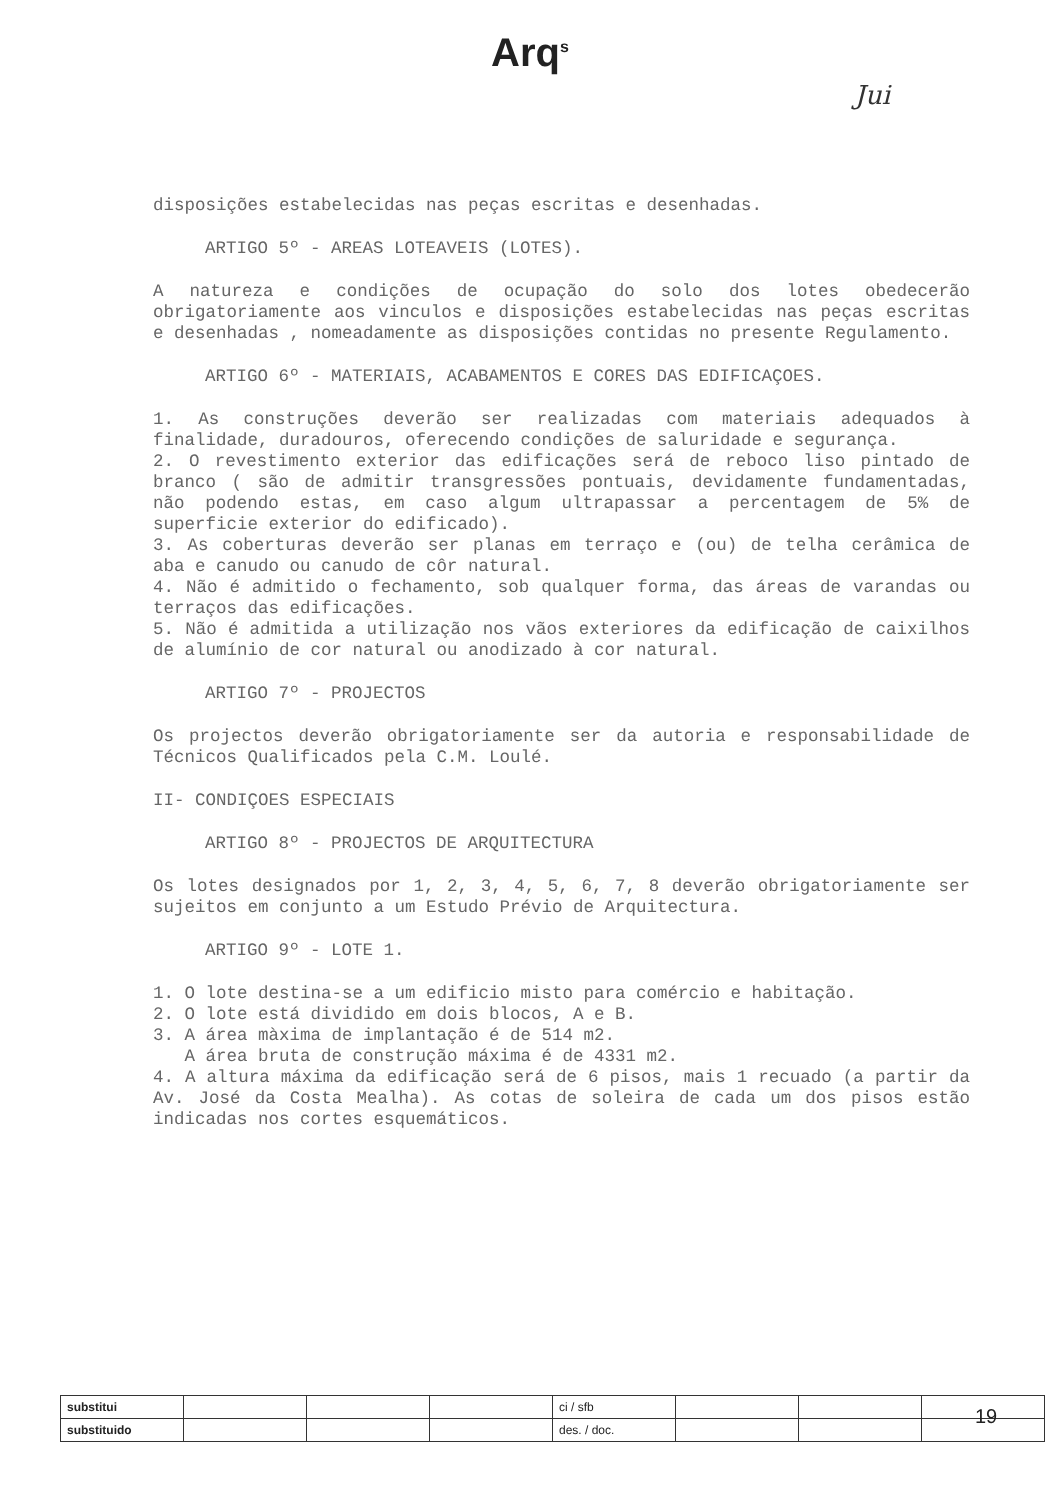Arq<sup>s</sup>
Jui
disposições estabelecidas nas peças escritas e desenhadas.
ARTIGO 5º - AREAS LOTEAVEIS (LOTES).
A natureza e condições de ocupação do solo dos lotes obedecerão obrigatoriamente aos vinculos e disposições estabelecidas nas peças escritas e desenhadas , nomeadamente as disposições contidas no presente Regulamento.
ARTIGO 6º - MATERIAIS, ACABAMENTOS E CORES DAS EDIFICAÇOES.
1. As construções deverão ser realizadas com materiais adequados à finalidade, duradouros, oferecendo condições de saluridade e segurança.
2. O revestimento exterior das edificações será de reboco liso pintado de branco ( são de admitir transgressões pontuais, devidamente fundamentadas, não podendo estas, em caso algum ultrapassar a percentagem de 5% de superficie exterior do edificado).
3. As coberturas deverão ser planas em terraço e (ou) de telha cerâmica de aba e canudo ou canudo de côr natural.
4. Não é admitido o fechamento, sob qualquer forma, das áreas de varandas ou terraços das edificações.
5. Não é admitida a utilização nos vãos exteriores da edificação de caixilhos de alumínio de cor natural ou anodizado à cor natural.
ARTIGO 7º - PROJECTOS
Os projectos deverão obrigatoriamente ser da autoria e responsabilidade de Técnicos Qualificados pela C.M. Loulé.
II- CONDIÇOES ESPECIAIS
ARTIGO 8º - PROJECTOS DE ARQUITECTURA
Os lotes designados por 1, 2, 3, 4, 5, 6, 7, 8 deverão obrigatoriamente ser sujeitos em conjunto a um Estudo Prévio de Arquitectura.
ARTIGO 9º - LOTE 1.
1. O lote destina-se a um edificio misto para comércio e habitação.
2. O lote está dividido em dois blocos, A e B.
3. A área màxima de implantação é de 514 m2.
A área bruta de construção máxima é de 4331 m2.
4. A altura máxima da edificação será de 6 pisos, mais 1 recuado (a partir da Av. José da Costa Mealha). As cotas de soleira de cada um dos pisos estão indicadas nos cortes esquemáticos.
| substitui | | | | ci / sfb | | | |
| substituido | | | | des. / doc. | | | |
19